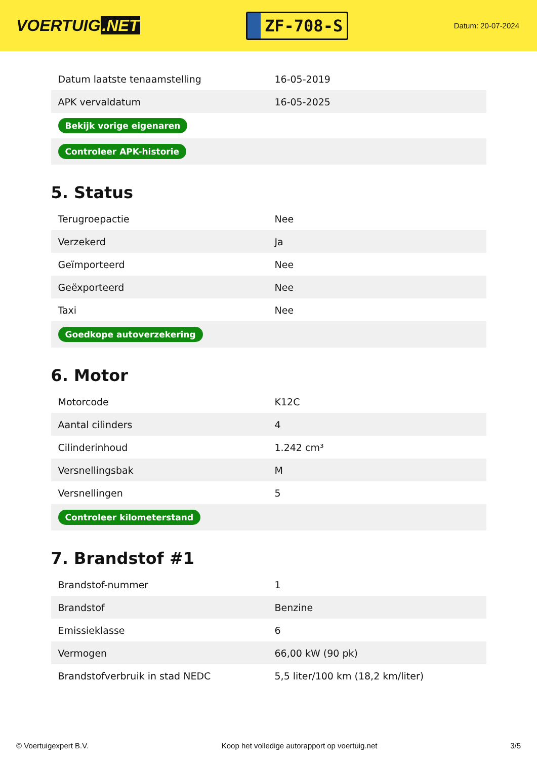VOERTUIG.NET
ZF-708-S
Datum: 20-07-2024
| Datum laatste tenaamstelling | 16-05-2019 |
| APK vervaldatum | 16-05-2025 |
| Bekijk vorige eigenaren | |
| Controleer APK-historie | |
5. Status
| Terugroepactie | Nee |
| Verzekerd | Ja |
| Geïmporteerd | Nee |
| Geëxporteerd | Nee |
| Taxi | Nee |
| Goedkope autoverzekering | |
6. Motor
| Motorcode | K12C |
| Aantal cilinders | 4 |
| Cilinderinhoud | 1.242 cm³ |
| Versnellingsbak | M |
| Versnellingen | 5 |
| Controleer kilometerstand | |
7. Brandstof #1
| Brandstof-nummer | 1 |
| Brandstof | Benzine |
| Emissieklasse | 6 |
| Vermogen | 66,00 kW (90 pk) |
| Brandstofverbruik in stad NEDC | 5,5 liter/100 km (18,2 km/liter) |
© Voertuigexpert B.V. Koop het volledige autorapport op voertuig.net 3/5